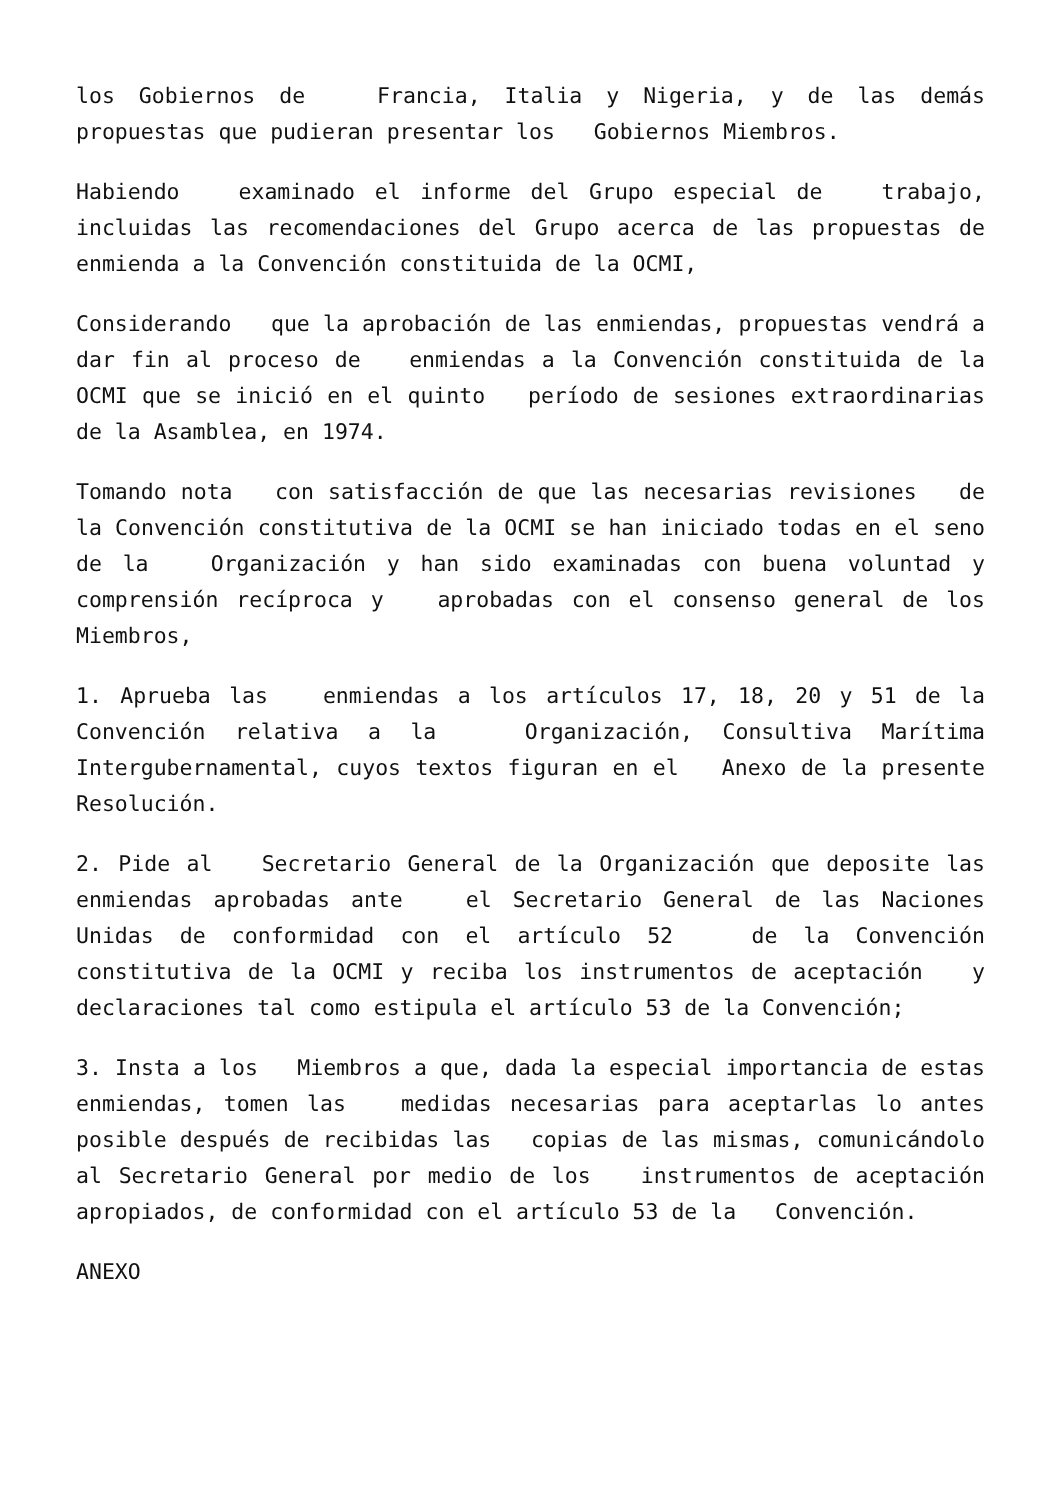los Gobiernos de Francia, Italia y Nigeria, y de las demás propuestas que pudieran presentar los Gobiernos Miembros.
Habiendo examinado el informe del Grupo especial de trabajo, incluidas las recomendaciones del Grupo acerca de las propuestas de enmienda a la Convención constituida de la OCMI,
Considerando que la aprobación de las enmiendas, propuestas vendrá a dar fin al proceso de enmiendas a la Convención constituida de la OCMI que se inició en el quinto período de sesiones extraordinarias de la Asamblea, en 1974.
Tomando nota con satisfacción de que las necesarias revisiones de la Convención constitutiva de la OCMI se han iniciado todas en el seno de la Organización y han sido examinadas con buena voluntad y comprensión recíproca y aprobadas con el consenso general de los Miembros,
1. Aprueba las enmiendas a los artículos 17, 18, 20 y 51 de la Convención relativa a la Organización, Consultiva Marítima Intergubernamental, cuyos textos figuran en el Anexo de la presente Resolución.
2. Pide al Secretario General de la Organización que deposite las enmiendas aprobadas ante el Secretario General de las Naciones Unidas de conformidad con el artículo 52 de la Convención constitutiva de la OCMI y reciba los instrumentos de aceptación y declaraciones tal como estipula el artículo 53 de la Convención;
3. Insta a los Miembros a que, dada la especial importancia de estas enmiendas, tomen las medidas necesarias para aceptarlas lo antes posible después de recibidas las copias de las mismas, comunicándolo al Secretario General por medio de los instrumentos de aceptación apropiados, de conformidad con el artículo 53 de la Convención.
ANEXO